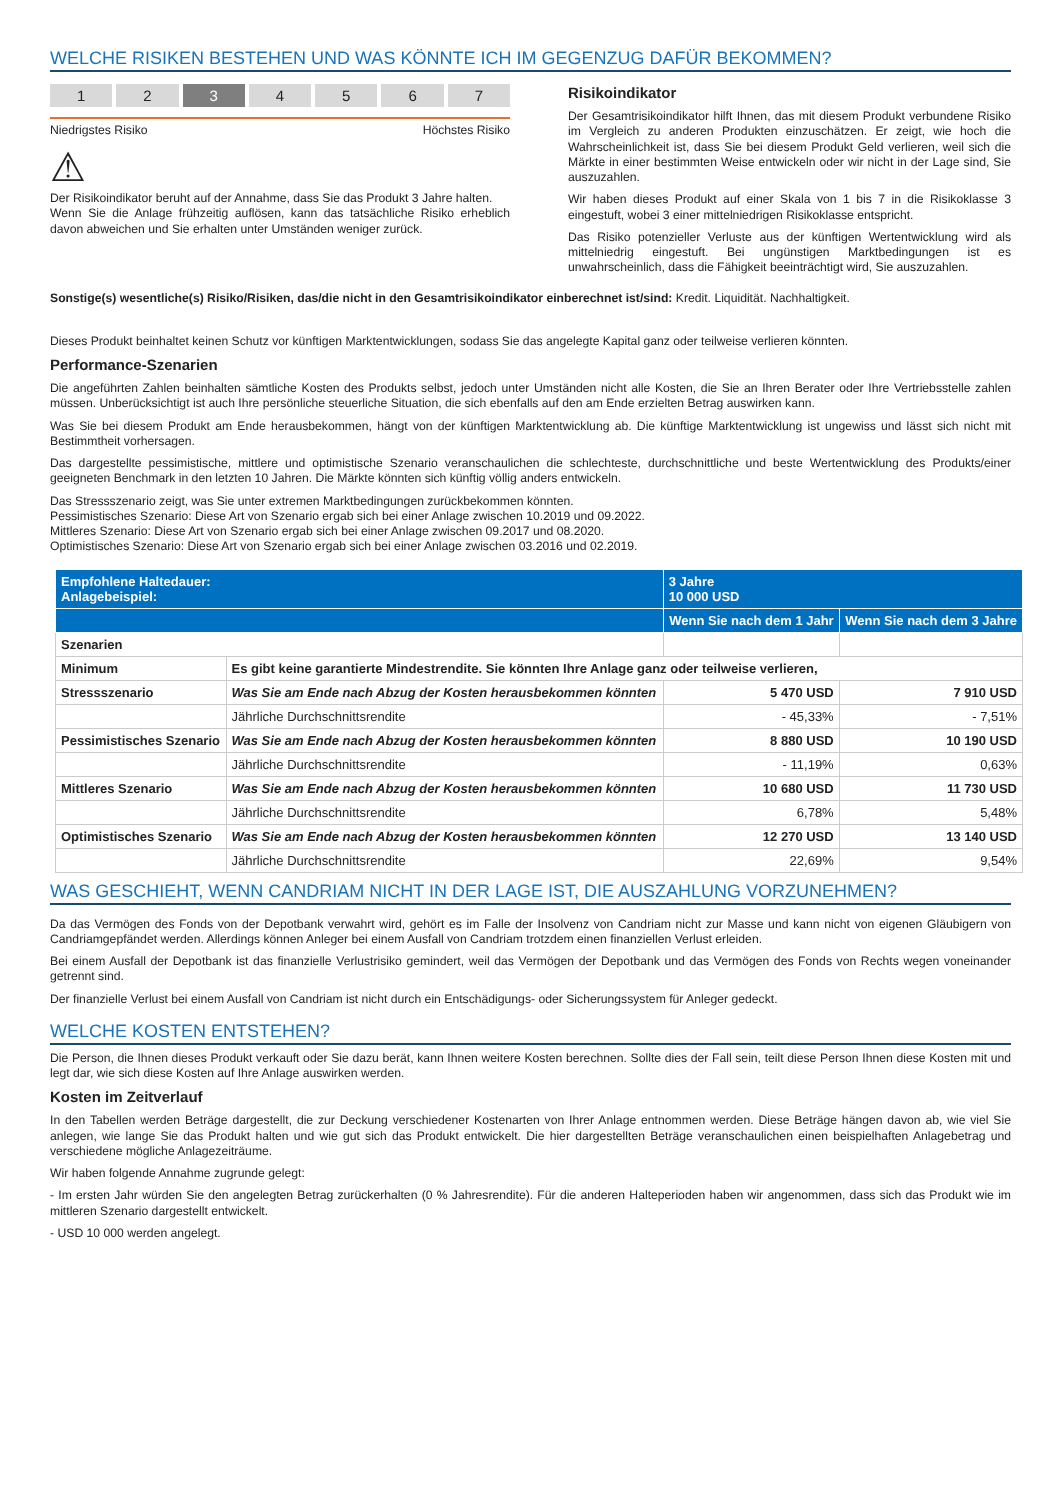WELCHE RISIKEN BESTEHEN UND WAS KÖNNTE ICH IM GEGENZUG DAFÜR BEKOMMEN?
1 2 3 4 5 6 7
Niedrigstes Risiko Höchstes Risiko
⚠
Der Risikoindikator beruht auf der Annahme, dass Sie das Produkt 3 Jahre halten.
Wenn Sie die Anlage frühzeitig auflösen, kann das tatsächliche Risiko erheblich davon abweichen und Sie erhalten unter Umständen weniger zurück.
Risikoindikator
Der Gesamtrisikoindikator hilft Ihnen, das mit diesem Produkt verbundene Risiko im Vergleich zu anderen Produkten einzuschätzen. Er zeigt, wie hoch die Wahrscheinlichkeit ist, dass Sie bei diesem Produkt Geld verlieren, weil sich die Märkte in einer bestimmten Weise entwickeln oder wir nicht in der Lage sind, Sie auszuzahlen.
Wir haben dieses Produkt auf einer Skala von 1 bis 7 in die Risikoklasse 3 eingestuft, wobei 3 einer mittelniedrigen Risikoklasse entspricht.
Das Risiko potenzieller Verluste aus der künftigen Wertentwicklung wird als mittelniedrig eingestuft. Bei ungünstigen Marktbedingungen ist es unwahrscheinlich, dass die Fähigkeit beeinträchtigt wird, Sie auszuzahlen.
Sonstige(s) wesentliche(s) Risiko/Risiken, das/die nicht in den Gesamtrisikoindikator einberechnet ist/sind: Kredit. Liquidität. Nachhaltigkeit.
Dieses Produkt beinhaltet keinen Schutz vor künftigen Marktentwicklungen, sodass Sie das angelegte Kapital ganz oder teilweise verlieren könnten.
Performance-Szenarien
Die angeführten Zahlen beinhalten sämtliche Kosten des Produkts selbst, jedoch unter Umständen nicht alle Kosten, die Sie an Ihren Berater oder Ihre Vertriebsstelle zahlen müssen. Unberücksichtigt ist auch Ihre persönliche steuerliche Situation, die sich ebenfalls auf den am Ende erzielten Betrag auswirken kann.
Was Sie bei diesem Produkt am Ende herausbekommen, hängt von der künftigen Marktentwicklung ab. Die künftige Marktentwicklung ist ungewiss und lässt sich nicht mit Bestimmtheit vorhersagen.
Das dargestellte pessimistische, mittlere und optimistische Szenario veranschaulichen die schlechteste, durchschnittliche und beste Wertentwicklung des Produkts/einer geeigneten Benchmark in den letzten 10 Jahren. Die Märkte könnten sich künftig völlig anders entwickeln.
Das Stressszenario zeigt, was Sie unter extremen Marktbedingungen zurückbekommen könnten.
Pessimistisches Szenario: Diese Art von Szenario ergab sich bei einer Anlage zwischen 10.2019 und 09.2022.
Mittleres Szenario: Diese Art von Szenario ergab sich bei einer Anlage zwischen 09.2017 und 08.2020.
Optimistisches Szenario: Diese Art von Szenario ergab sich bei einer Anlage zwischen 03.2016 und 02.2019.
| Empfohlene Haltedauer: Anlagebeispiel: | | 3 Jahre 10 000 USD | |
| --- | --- | --- | --- |
| | | Wenn Sie nach dem 1 Jahr | Wenn Sie nach dem 3 Jahre |
| Szenarien | | | |
| Minimum | Es gibt keine garantierte Mindestrendite. Sie könnten Ihre Anlage ganz oder teilweise verlieren, | | |
| Stressszenario | Was Sie am Ende nach Abzug der Kosten herausbekommen könnten | 5 470 USD | 7 910 USD |
| | Jährliche Durchschnittsrendite | - 45,33% | - 7,51% |
| Pessimistisches Szenario | Was Sie am Ende nach Abzug der Kosten herausbekommen könnten | 8 880 USD | 10 190 USD |
| | Jährliche Durchschnittsrendite | - 11,19% | 0,63% |
| Mittleres Szenario | Was Sie am Ende nach Abzug der Kosten herausbekommen könnten | 10 680 USD | 11 730 USD |
| | Jährliche Durchschnittsrendite | 6,78% | 5,48% |
| Optimistisches Szenario | Was Sie am Ende nach Abzug der Kosten herausbekommen könnten | 12 270 USD | 13 140 USD |
| | Jährliche Durchschnittsrendite | 22,69% | 9,54% |
WAS GESCHIEHT, WENN CANDRIAM NICHT IN DER LAGE IST, DIE AUSZAHLUNG VORZUNEHMEN?
Da das Vermögen des Fonds von der Depotbank verwahrt wird, gehört es im Falle der Insolvenz von Candriam nicht zur Masse und kann nicht von eigenen Gläubigern von Candriamgepfändet werden. Allerdings können Anleger bei einem Ausfall von Candriam trotzdem einen finanziellen Verlust erleiden.
Bei einem Ausfall der Depotbank ist das finanzielle Verlustrisiko gemindert, weil das Vermögen der Depotbank und das Vermögen des Fonds von Rechts wegen voneinander getrennt sind.
Der finanzielle Verlust bei einem Ausfall von Candriam ist nicht durch ein Entschädigungs- oder Sicherungssystem für Anleger gedeckt.
WELCHE KOSTEN ENTSTEHEN?
Die Person, die Ihnen dieses Produkt verkauft oder Sie dazu berät, kann Ihnen weitere Kosten berechnen. Sollte dies der Fall sein, teilt diese Person Ihnen diese Kosten mit und legt dar, wie sich diese Kosten auf Ihre Anlage auswirken werden.
Kosten im Zeitverlauf
In den Tabellen werden Beträge dargestellt, die zur Deckung verschiedener Kostenarten von Ihrer Anlage entnommen werden. Diese Beträge hängen davon ab, wie viel Sie anlegen, wie lange Sie das Produkt halten und wie gut sich das Produkt entwickelt. Die hier dargestellten Beträge veranschaulichen einen beispielhaften Anlagebetrag und verschiedene mögliche Anlagezeiträume.
Wir haben folgende Annahme zugrunde gelegt:
- Im ersten Jahr würden Sie den angelegten Betrag zurückerhalten (0 % Jahresrendite). Für die anderen Halteperioden haben wir angenommen, dass sich das Produkt wie im mittleren Szenario dargestellt entwickelt.
- USD 10 000 werden angelegt.